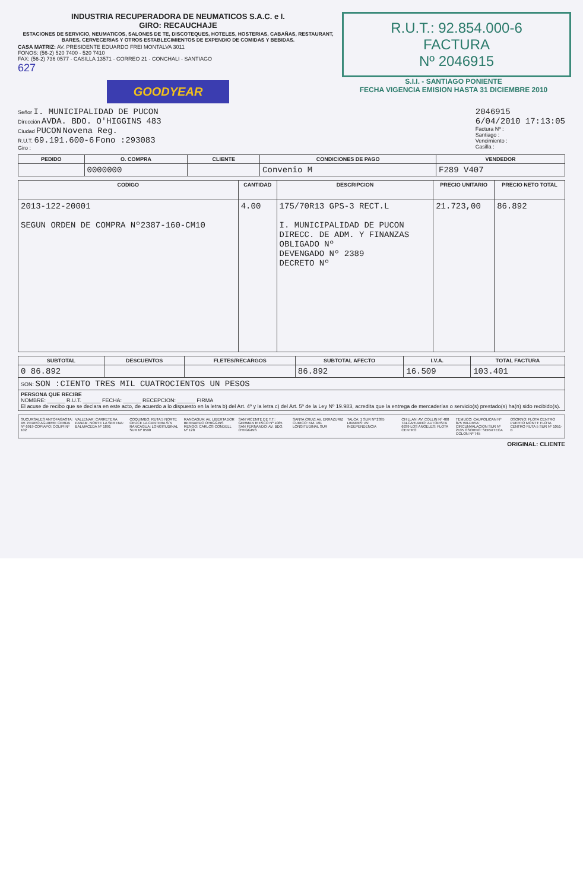INDUSTRIA RECUPERADORA DE NEUMATICOS S.A.C. e I.
GIRO: RECAUCHAJE
ESTACIONES DE SERVICIO, NEUMATICOS, SALONES DE TE, DISCOTEQUES, HOTELES, HOSTERIAS, CABAÑAS, RESTAURANT, BARES, CERVECERIAS Y OTROS ESTABLECIMIENTOS DE EXPENDIO DE COMIDAS Y BEBIDAS.
CASA MATRIZ: AV. PRESIDENTE EDUARDO FREI MONTALVA 3011
FONOS: (56-2) 520 7400 - 520 7410
FAX: (56-2) 736 0577 - CASILLA 13571 - CORREO 21 - CONCHALI - SANTIAGO
627
GOODYEAR
R.U.T.: 92.854.000-6
FACTURA
Nº 2046915
S.I.I. - SANTIAGO PONIENTE
FECHA VIGENCIA EMISION HASTA 31 DICIEMBRE 2010
Señor I. MUNICIPALIDAD DE PUCON
Dirección AVDA. BDO. O'HIGGINS 483
Ciudad PUCON Novena Reg.
R.U.T. 69.191.600-6 Fono :293083
Giro :
2046915
6/04/2010 17:13:05
Factura Nº :
Santiago :
Vencimiento :
Casilla :
| PEDIDO | O. COMPRA | CLIENTE | CONDICIONES DE PAGO | VENDEDOR |
| --- | --- | --- | --- | --- |
| | 0000000 | | Convenio M | F289 V407 |
| CODIGO | CANTIDAD | DESCRIPCION | PRECIO UNITARIO | PRECIO NETO TOTAL |
| --- | --- | --- | --- | --- |
| 2013-122-20001 SEGUN ORDEN DE COMPRA Nº2387-160-CM10 | 4.00 | 175/70R13 GPS-3 RECT.L I. MUNICIPALIDAD DE PUCON DIRECC. DE ADM. Y FINANZAS OBLIGADO Nº DEVENGADO Nº 2389 DECRETO Nº | 21.723,00 | 86.892 |
| SUBTOTAL | DESCUENTOS | FLETES/RECARGOS | SUBTOTAL AFECTO | I.V.A. | TOTAL FACTURA |
| --- | --- | --- | --- | --- | --- |
| 0 86.892 | | | 86.892 | 16.509 | 103.401 |
| SON: SON :CIENTO TRES MIL CUATROCIENTOS UN PESOS | | | | | |
| PERSONA QUE RECIBE NOMBRE: ______ R.U.T. ______ FECHA: ______ RECEPCION: ______ FIRMA El acuse de recibo que se declara en este acto, de acuerdo a lo dispuesto en la letra b) del Art. 4º y la letra c) del Art. 5º de la Ley Nº 19.983, acredita que la entrega de mercaderías o servicio(s) prestado(s) ha(n) sido recibido(s). | | | | | |
SUCURSALES ANTOFAGASTA: AV. PEDRO AGUIRRE CERDA Nº 6919 COPIAPO: COLIPI Nº 102
VALLENAR: CARRETERA PANAM. NORTE LA SERENA: BALMACEDA Nº 1891
COQUIMBO: RUTA 5 NORTE CRUCE LA CANTERA S/N RANCAGUA: LONGITUDINAL SUR Nº 0590
RANCAGUA: AV. LIBERTADOR BERNARDO O'HIGGINS RENGO: CARLOS CONDELL Nº 128
SAN VICENTE DE T.T.: GERMAN RIESCO Nº 1085 SAN FERNANDO: AV. BDO. O'HIGGINS
SANTA CRUZ: AV. ERRAZURIZ CURICO: KM. 191 LONGITUDINAL SUR
TALCA: 1 SUR Nº 2395 LINARES: AV. INDEPENDENCIA
CHILLAN: AV. COLLIN Nº 400 TALCAHUANO: AUTOPISTA 6939 LOS ANGELES: FLOTA CENTRO
TEMUCO: CAUPOLICAN Nº 875 VALDIVIA: CIRCUNVALACION SUR Nº 2135 OSORNO: SERVITECA COLON Nº 745
OSORNO: FLOTA CENTRO PUERTO MONTT: FLOTA CENTRO RUTA 5 SUR Nº 1051-B
ORIGINAL: CLIENTE